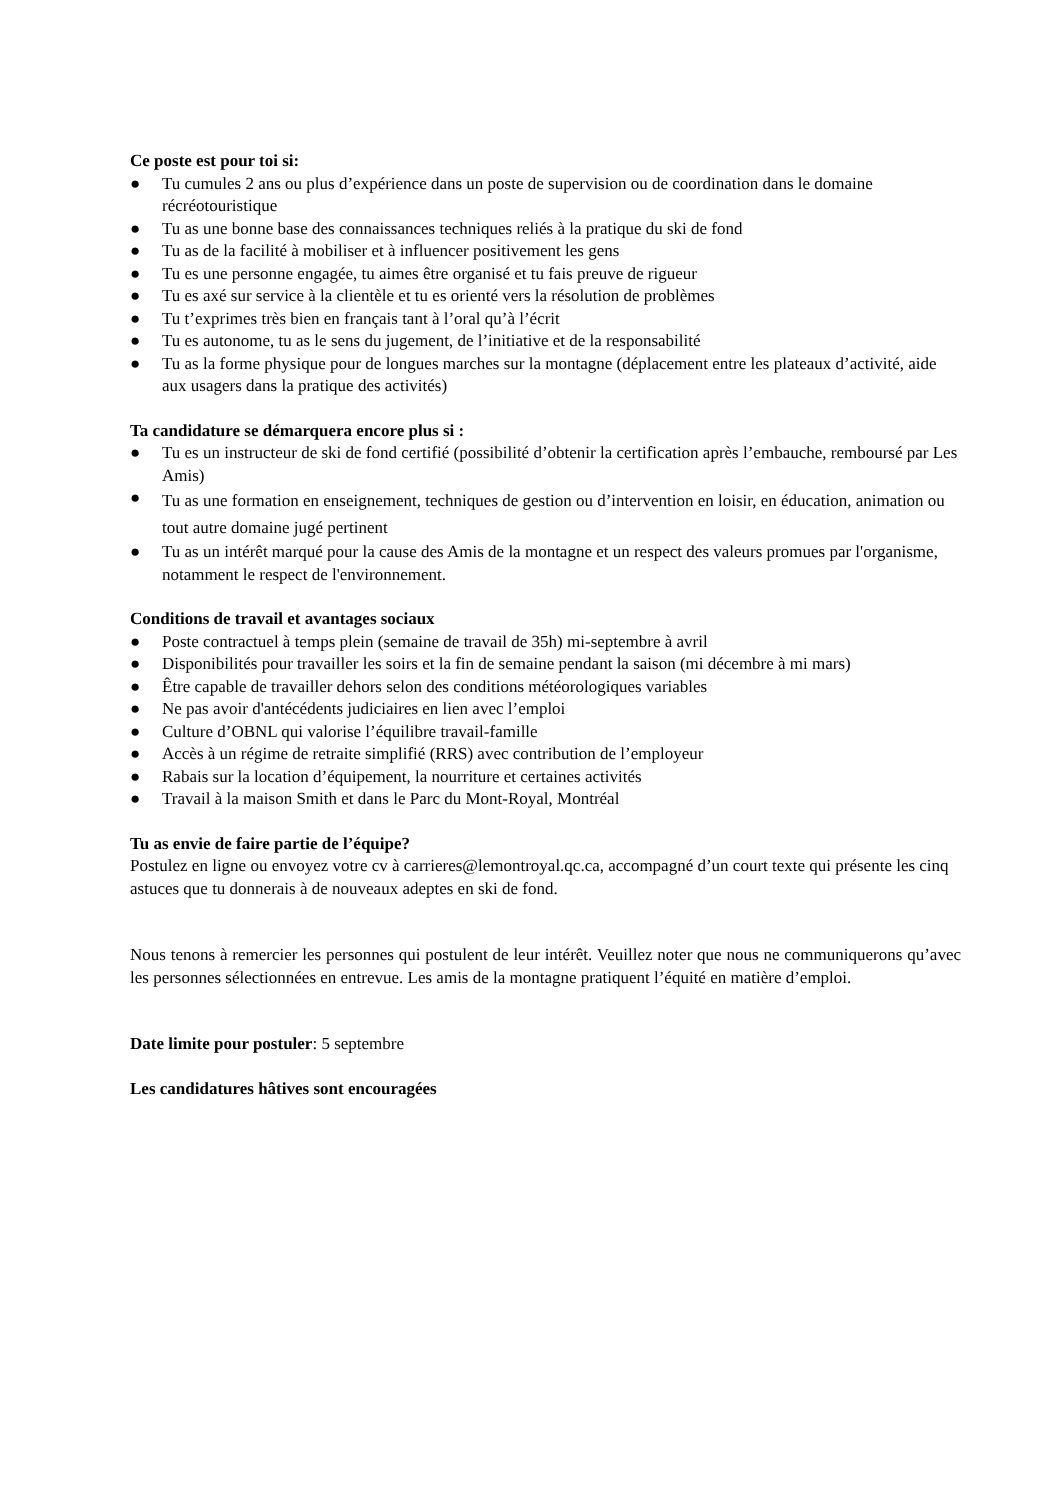Ce poste est pour toi si:
● Tu cumules 2 ans ou plus d’expérience dans un poste de supervision ou de coordination dans le domaine récréotouristique
● Tu as une bonne base des connaissances techniques reliés à la pratique du ski de fond
● Tu as de la facilité à mobiliser et à influencer positivement les gens
● Tu es une personne engagée, tu aimes être organisé et tu fais preuve de rigueur
● Tu es axé sur service à la clientèle et tu es orienté vers la résolution de problèmes
● Tu t’exprimes très bien en français tant à l’oral qu’à l’écrit
● Tu es autonome, tu as le sens du jugement, de l’initiative et de la responsabilité
● Tu as la forme physique pour de longues marches sur la montagne (déplacement entre les plateaux d’activité, aide aux usagers dans la pratique des activités)
Ta candidature se démarquera encore plus si :
● Tu es un instructeur de ski de fond certifié (possibilité d’obtenir la certification après l’embauche, remboursé par Les Amis)
● Tu as une formation en enseignement, techniques de gestion ou d’intervention en loisir, en éducation, animation ou tout autre domaine jugé pertinent
● Tu as un intérêt marqué pour la cause des Amis de la montagne et un respect des valeurs promues par l'organisme, notamment le respect de l'environnement.
Conditions de travail et avantages sociaux
● Poste contractuel à temps plein (semaine de travail de 35h) mi-septembre à avril
● Disponibilités pour travailler les soirs et la fin de semaine pendant la saison (mi décembre à mi mars)
● Être capable de travailler dehors selon des conditions météorologiques variables
● Ne pas avoir d'antécédents judiciaires en lien avec l’emploi
● Culture d’OBNL qui valorise l’équilibre travail-famille
● Accès à un régime de retraite simplifié (RRS) avec contribution de l’employeur
● Rabais sur la location d’équipement, la nourriture et certaines activités
● Travail à la maison Smith et dans le Parc du Mont-Royal, Montréal
Tu as envie de faire partie de l’équipe?
Postulez en ligne ou envoyez votre cv à carrieres@lemontroyal.qc.ca, accompagné d’un court texte qui présente les cinq astuces que tu donnerais à de nouveaux adeptes en ski de fond.
Nous tenons à remercier les personnes qui postulent de leur intérêt. Veuillez noter que nous ne communiquerons qu’avec les personnes sélectionnées en entrevue. Les amis de la montagne pratiquent l’équité en matière d’emploi.
Date limite pour postuler: 5 septembre
Les candidatures hâtives sont encouragées